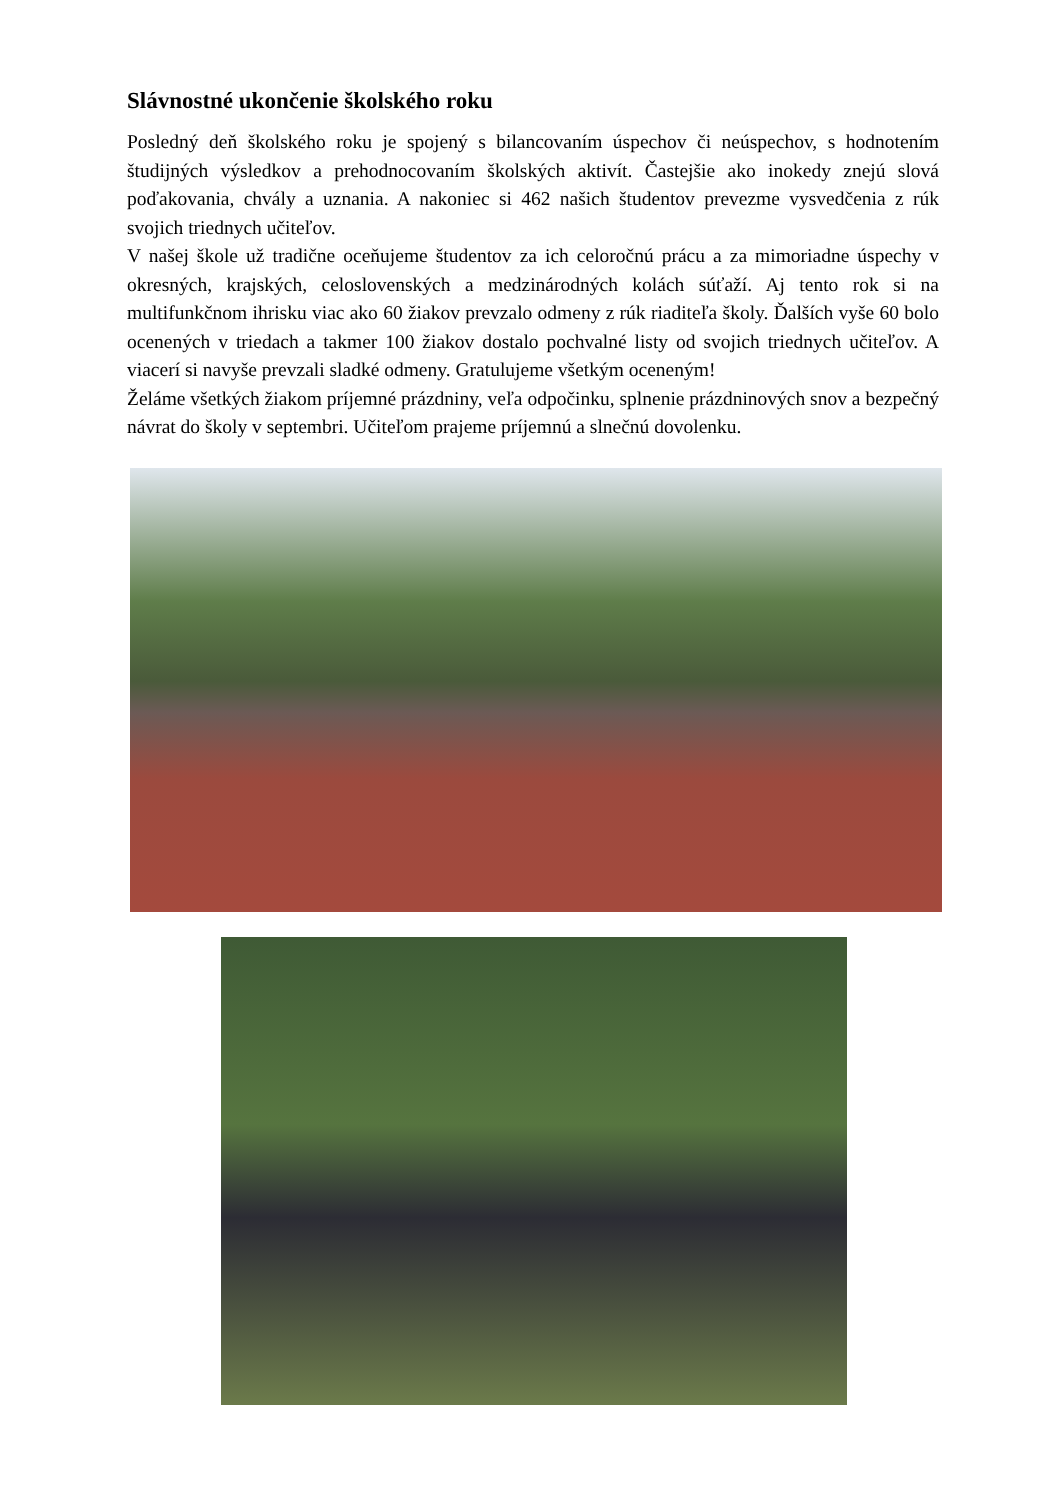Slávnostné ukončenie školského roku
Posledný deň školského roku je spojený s bilancovaním úspechov či neúspechov, s hodnotením študijných výsledkov a prehodnocovaním školských aktivít. Častejšie ako inokedy znejú slová poďakovania, chvály a uznania. A nakoniec si 462 našich študentov prevezme vysvedčenia z rúk svojich triednych učiteľov.
V našej škole už tradične oceňujeme študentov za ich celoročnú prácu a za mimoriadne úspechy v okresných, krajských, celoslovenských a medzinárodných kolách súťaží. Aj tento rok si na multifunkčnom ihrisku viac ako 60 žiakov prevzalo odmeny z rúk riaditeľa školy. Ďalších vyše 60 bolo ocenených v triedach a takmer 100 žiakov dostalo pochvalné listy od svojich triednych učiteľov. A viacerí si navyše prevzali sladké odmeny. Gratulujeme všetkým oceneným!
Želáme všetkých žiakom príjemné prázdniny, veľa odpočinku, splnenie prázdninových snov a bezpečný návrat do školy v septembri. Učiteľom prajeme príjemnú a slnečnú dovolenku.